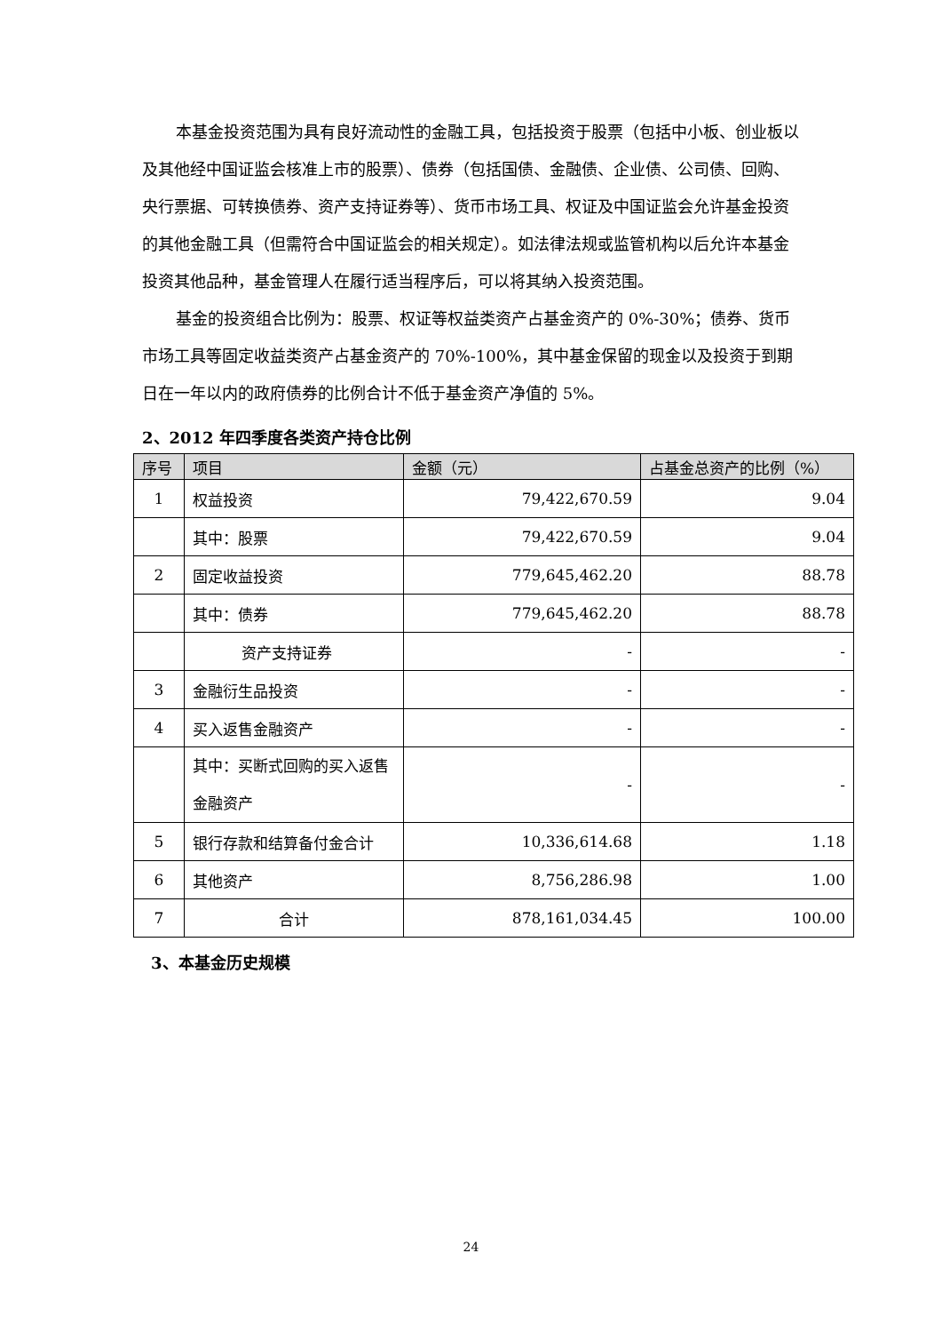本基金投资范围为具有良好流动性的金融工具，包括投资于股票（包括中小板、创业板以及其他经中国证监会核准上市的股票）、债券（包括国债、金融债、企业债、公司债、回购、央行票据、可转换债券、资产支持证券等）、货币市场工具、权证及中国证监会允许基金投资的其他金融工具（但需符合中国证监会的相关规定）。如法律法规或监管机构以后允许本基金投资其他品种，基金管理人在履行适当程序后，可以将其纳入投资范围。
基金的投资组合比例为：股票、权证等权益类资产占基金资产的 0%-30%；债券、货币市场工具等固定收益类资产占基金资产的 70%-100%，其中基金保留的现金以及投资于到期日在一年以内的政府债券的比例合计不低于基金资产净值的 5%。
2、2012 年四季度各类资产持仓比例
| 序号 | 项目 | 金额（元） | 占基金总资产的比例（%） |
| --- | --- | --- | --- |
| 1 | 权益投资 | 79,422,670.59 | 9.04 |
| | 其中：股票 | 79,422,670.59 | 9.04 |
| 2 | 固定收益投资 | 779,645,462.20 | 88.78 |
| | 其中：债券 | 779,645,462.20 | 88.78 |
| | 资产支持证券 | - | - |
| 3 | 金融衍生品投资 | - | - |
| 4 | 买入返售金融资产 | - | - |
| | 其中：买断式回购的买入返售金融资产 | - | - |
| 5 | 银行存款和结算备付金合计 | 10,336,614.68 | 1.18 |
| 6 | 其他资产 | 8,756,286.98 | 1.00 |
| 7 | 合计 | 878,161,034.45 | 100.00 |
3、本基金历史规模
24